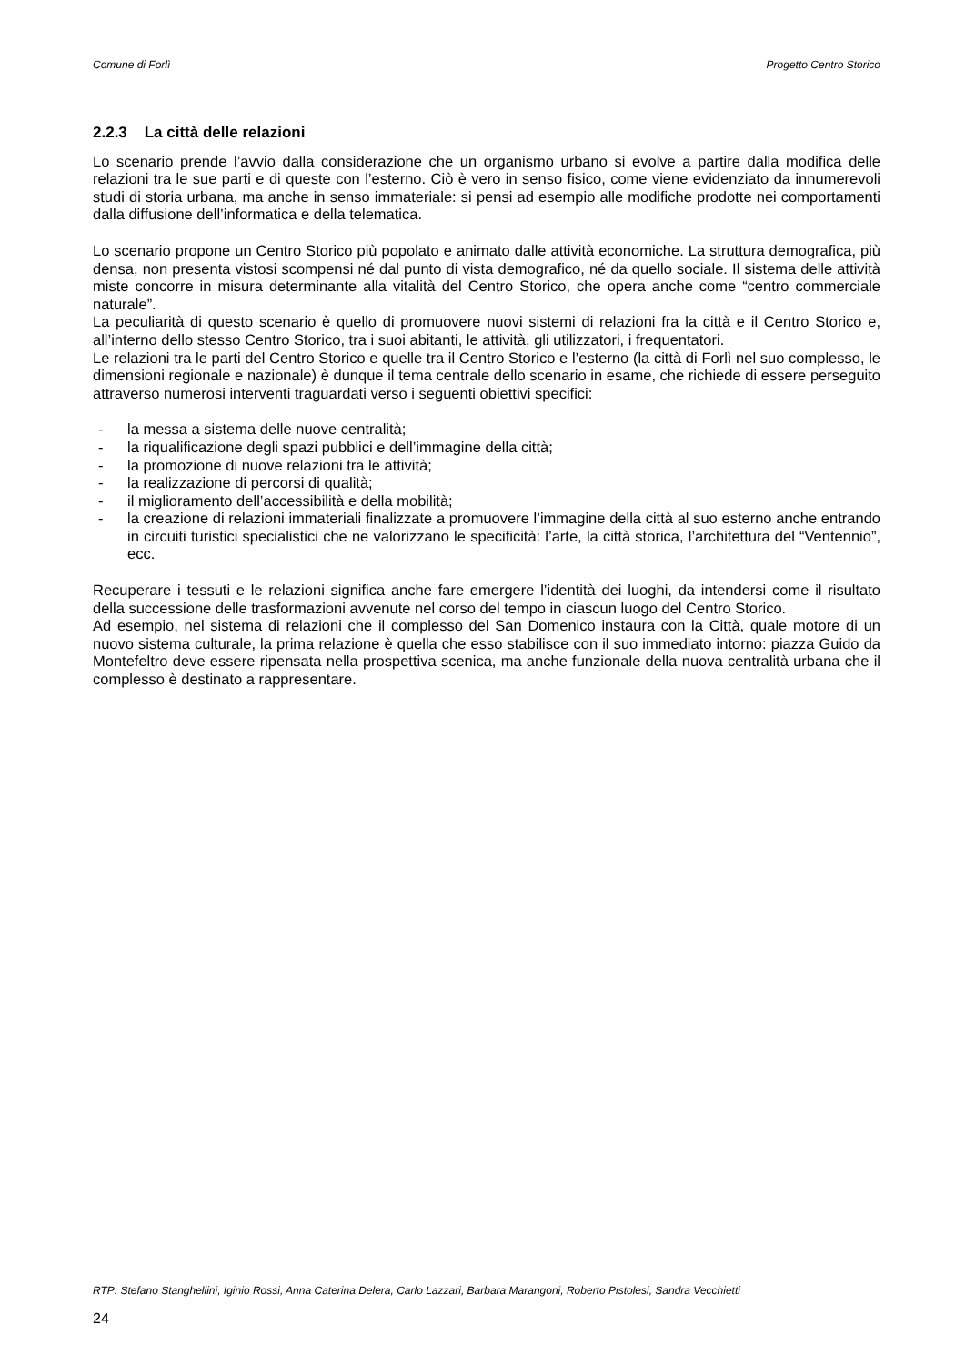Comune di Forlì Progetto Centro Storico
2.2.3 La città delle relazioni
Lo scenario prende l’avvio dalla considerazione che un organismo urbano si evolve a partire dalla modifica delle relazioni tra le sue parti e di queste con l’esterno. Ciò è vero in senso fisico, come viene evidenziato da innumerevoli studi di storia urbana, ma anche in senso immateriale: si pensi ad esempio alle modifiche prodotte nei comportamenti dalla diffusione dell’informatica e della telematica.
Lo scenario propone un Centro Storico più popolato e animato dalle attività economiche. La struttura demografica, più densa, non presenta vistosi scompensi né dal punto di vista demografico, né da quello sociale. Il sistema delle attività miste concorre in misura determinante alla vitalità del Centro Storico, che opera anche come “centro commerciale naturale”.
La peculiarità di questo scenario è quello di promuovere nuovi sistemi di relazioni fra la città e il Centro Storico e, all’interno dello stesso Centro Storico, tra i suoi abitanti, le attività, gli utilizzatori, i frequentatori.
Le relazioni tra le parti del Centro Storico e quelle tra il Centro Storico e l’esterno (la città di Forlì nel suo complesso, le dimensioni regionale e nazionale) è dunque il tema centrale dello scenario in esame, che richiede di essere perseguito attraverso numerosi interventi traguardati verso i seguenti obiettivi specifici:
- la messa a sistema delle nuove centralità;
- la riqualificazione degli spazi pubblici e dell’immagine della città;
- la promozione di nuove relazioni tra le attività;
- la realizzazione di percorsi di qualità;
- il miglioramento dell’accessibilità e della mobilità;
- la creazione di relazioni immateriali finalizzate a promuovere l’immagine della città al suo esterno anche entrando in circuiti turistici specialistici che ne valorizzano le specificità: l’arte, la città storica, l’architettura del “Ventennio”, ecc.
Recuperare i tessuti e le relazioni significa anche fare emergere l’identità dei luoghi, da intendersi come il risultato della successione delle trasformazioni avvenute nel corso del tempo in ciascun luogo del Centro Storico.
Ad esempio, nel sistema di relazioni che il complesso del San Domenico instaura con la Città, quale motore di un nuovo sistema culturale, la prima relazione è quella che esso stabilisce con il suo immediato intorno: piazza Guido da Montefeltro deve essere ripensata nella prospettiva scenica, ma anche funzionale della nuova centralità urbana che il complesso è destinato a rappresentare.
RTP: Stefano Stanghellini, Iginio Rossi, Anna Caterina Delera, Carlo Lazzari, Barbara Marangoni, Roberto Pistolesi, Sandra Vecchietti
24